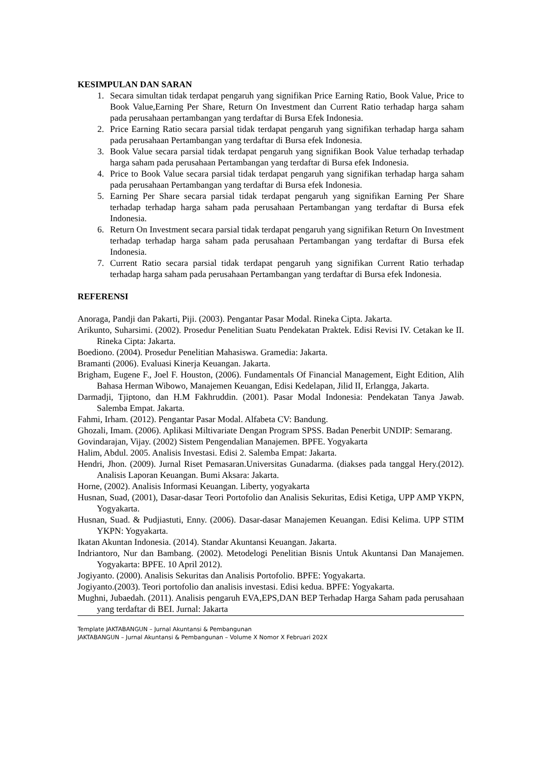KESIMPULAN DAN SARAN
1. Secara simultan tidak terdapat pengaruh yang signifikan Price Earning Ratio, Book Value, Price to Book Value,Earning Per Share, Return On Investment dan Current Ratio terhadap harga saham pada perusahaan pertambangan yang terdaftar di Bursa Efek Indonesia.
2. Price Earning Ratio secara parsial tidak terdapat pengaruh yang signifikan terhadap harga saham pada perusahaan Pertambangan yang terdaftar di Bursa efek Indonesia.
3. Book Value secara parsial tidak terdapat pengaruh yang signifikan Book Value terhadap terhadap harga saham pada perusahaan Pertambangan yang terdaftar di Bursa efek Indonesia.
4. Price to Book Value secara parsial tidak terdapat pengaruh yang signifikan terhadap harga saham pada perusahaan Pertambangan yang terdaftar di Bursa efek Indonesia.
5. Earning Per Share secara parsial tidak terdapat pengaruh yang signifikan Earning Per Share terhadap terhadap harga saham pada perusahaan Pertambangan yang terdaftar di Bursa efek Indonesia.
6. Return On Investment secara parsial tidak terdapat pengaruh yang signifikan Return On Investment terhadap terhadap harga saham pada perusahaan Pertambangan yang terdaftar di Bursa efek Indonesia.
7. Current Ratio secara parsial tidak terdapat pengaruh yang signifikan Current Ratio terhadap terhadap harga saham pada perusahaan Pertambangan yang terdaftar di Bursa efek Indonesia.
REFERENSI
Anoraga, Pandji dan Pakarti, Piji. (2003). Pengantar Pasar Modal. Rineka Cipta. Jakarta.
Arikunto, Suharsimi. (2002). Prosedur Penelitian Suatu Pendekatan Praktek. Edisi Revisi IV. Cetakan ke II. Rineka Cipta: Jakarta.
Boediono. (2004). Prosedur Penelitian Mahasiswa. Gramedia: Jakarta.
Bramanti (2006). Evaluasi Kinerja Keuangan. Jakarta.
Brigham, Eugene F., Joel F. Houston, (2006). Fundamentals Of Financial Management, Eight Edition, Alih Bahasa Herman Wibowo, Manajemen Keuangan, Edisi Kedelapan, Jilid II, Erlangga, Jakarta.
Darmadji, Tjiptono, dan H.M Fakhruddin. (2001). Pasar Modal Indonesia: Pendekatan Tanya Jawab. Salemba Empat. Jakarta.
Fahmi, Irham. (2012). Pengantar Pasar Modal. Alfabeta CV: Bandung.
Ghozali, Imam. (2006). Aplikasi Miltivariate Dengan Program SPSS. Badan Penerbit UNDIP: Semarang.
Govindarajan, Vijay. (2002) Sistem Pengendalian Manajemen. BPFE. Yogyakarta
Halim, Abdul. 2005. Analisis Investasi. Edisi 2. Salemba Empat: Jakarta.
Hendri, Jhon. (2009). Jurnal Riset Pemasaran.Universitas Gunadarma. (diakses pada tanggal Hery.(2012). Analisis Laporan Keuangan. Bumi Aksara: Jakarta.
Horne, (2002). Analisis Informasi Keuangan. Liberty, yogyakarta
Husnan, Suad, (2001), Dasar-dasar Teori Portofolio dan Analisis Sekuritas, Edisi Ketiga, UPP AMP YKPN, Yogyakarta.
Husnan, Suad. & Pudjiastuti, Enny. (2006). Dasar-dasar Manajemen Keuangan. Edisi Kelima. UPP STIM YKPN: Yogyakarta.
Ikatan Akuntan Indonesia. (2014). Standar Akuntansi Keuangan. Jakarta.
Indriantoro, Nur dan Bambang. (2002). Metodelogi Penelitian Bisnis Untuk Akuntansi Dan Manajemen. Yogyakarta: BPFE. 10 April 2012).
Jogiyanto. (2000). Analisis Sekuritas dan Analisis Portofolio. BPFE: Yogyakarta.
Jogiyanto.(2003). Teori portofolio dan analisis investasi. Edisi kedua. BPFE: Yogyakarta.
Mughni, Jubaedah. (2011). Analisis pengaruh EVA,EPS,DAN BEP Terhadap Harga Saham pada perusahaan yang terdaftar di BEI. Jurnal: Jakarta
Template JAKTABANGUN – Jurnal Akuntansi & Pembangunan
JAKTABANGUN – Jurnal Akuntansi & Pembangunan – Volume X Nomor X Februari 202X